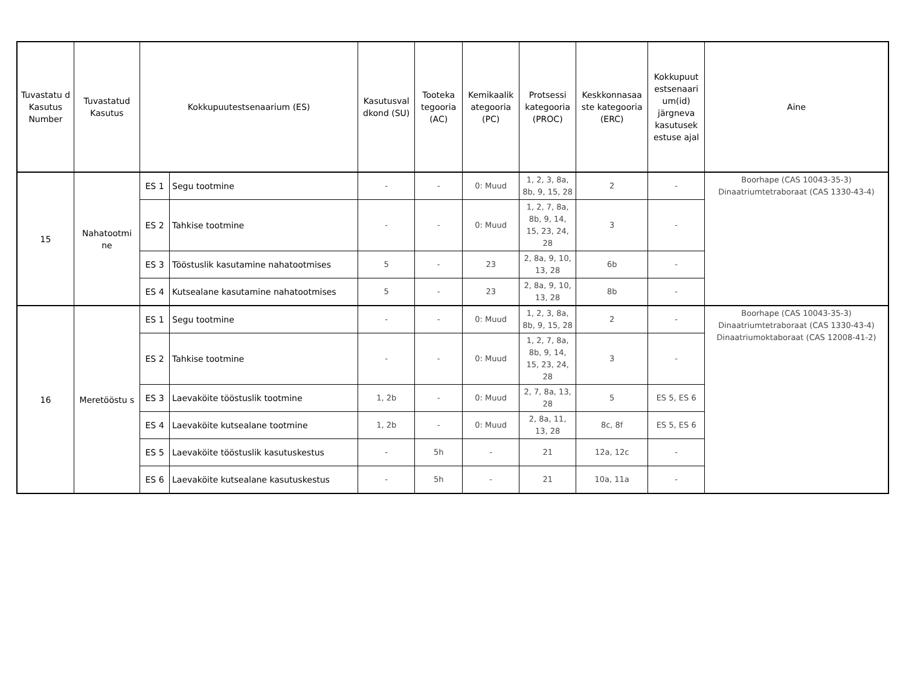| Tuvastatu d Kasutus Number | Tuvastatud Kasutus | Kokkupuutestsenaarium (ES) | | Kasutusval dkond (SU) | Tooteka tegooria (AC) | Kemikaalik ategooria (PC) | Protsessi kategooria (PROC) | Keskkonnasaa ste kategooria (ERC) | Kokkupuut estsenaari um(id) järgneva kasutusek estuse ajal | Aine |
| --- | --- | --- | --- | --- | --- | --- | --- | --- | --- | --- |
| 15 | Nahatootmi ne | ES 1 | Segu tootmine | - | - | 0: Muud | 1, 2, 3, 8a, 8b, 9, 15, 28 | 2 | - | Boorhape (CAS 10043-35-3) Dinaatriumtetraboraat (CAS 1330-43-4) |
| | | ES 2 | Tahkise tootmine | - | - | 0: Muud | 1, 2, 7, 8a, 8b, 9, 14, 15, 23, 24, 28 | 3 | - | |
| | | ES 3 | Tööstuslik kasutamine nahatootmises | 5 | - | 23 | 2, 8a, 9, 10, 13, 28 | 6b | - | |
| | | ES 4 | Kutsealane kasutamine nahatootmises | 5 | - | 23 | 2, 8a, 9, 10, 13, 28 | 8b | - | |
| 16 | Meretööstu s | ES 1 | Segu tootmine | - | - | 0: Muud | 1, 2, 3, 8a, 8b, 9, 15, 28 | 2 | - | Boorhape (CAS 10043-35-3) Dinaatriumtetraboraat (CAS 1330-43-4) Dinaatriumoktaboraat (CAS 12008-41-2) |
| | | ES 2 | Tahkise tootmine | - | - | 0: Muud | 1, 2, 7, 8a, 8b, 9, 14, 15, 23, 24, 28 | 3 | - | |
| | | ES 3 | Laevaköite tööstuslik tootmine | 1, 2b | - | 0: Muud | 2, 7, 8a, 13, 28 | 5 | ES 5, ES 6 | |
| | | ES 4 | Laevaköite kutsealane tootmine | 1, 2b | - | 0: Muud | 2, 8a, 11, 13, 28 | 8c, 8f | ES 5, ES 6 | |
| | | ES 5 | Laevaköite tööstuslik kasutuskestus | - | 5h | - | 21 | 12a, 12c | - | |
| | | ES 6 | Laevaköite kutsealane kasutuskestus | - | 5h | - | 21 | 10a, 11a | - | |